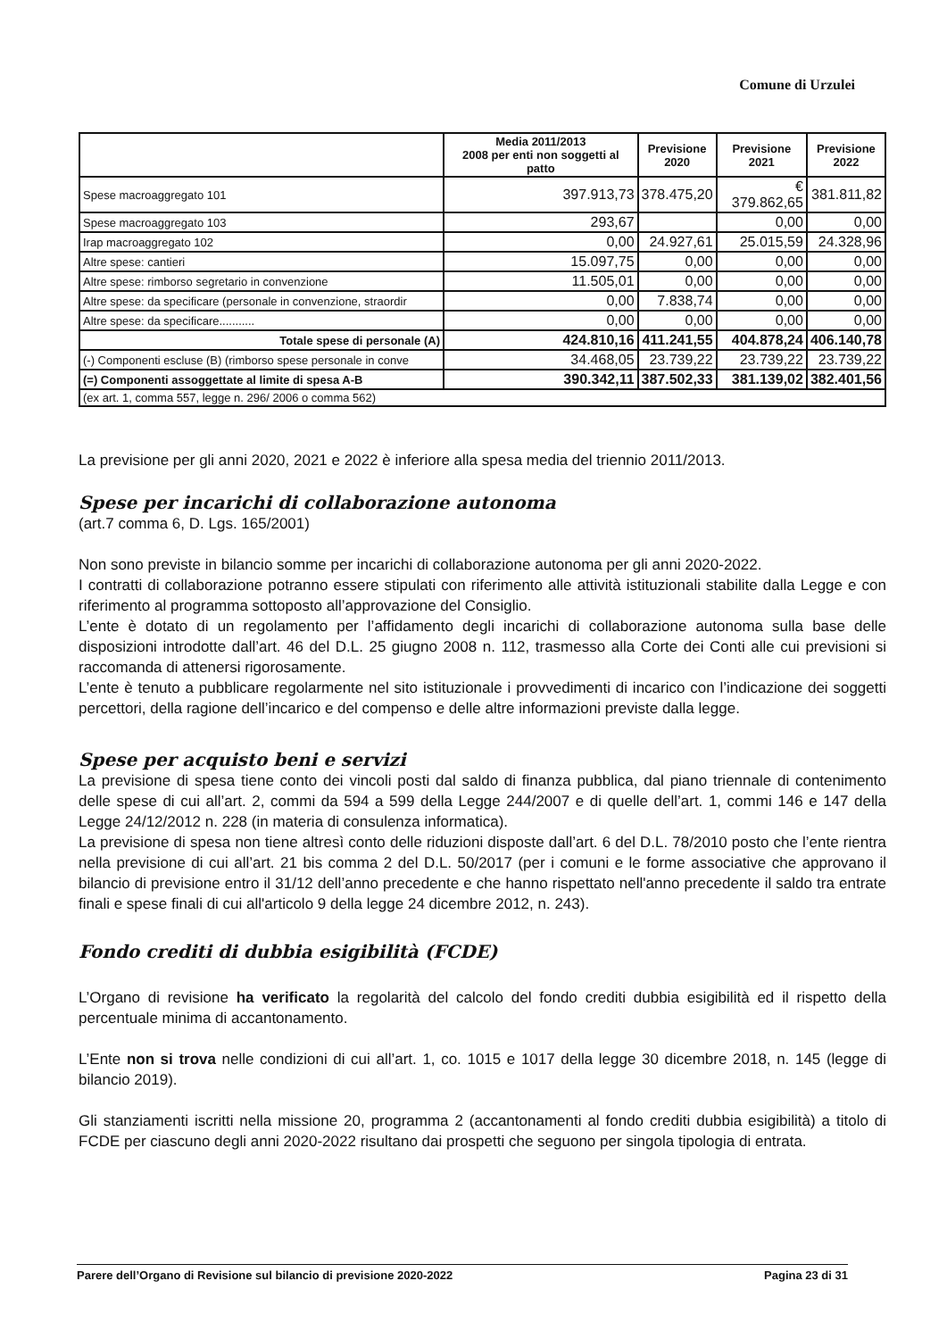Comune di Urzulei
| | Media 2011/2013 2008 per enti non soggetti al patto | Previsione 2020 | Previsione 2021 | Previsione 2022 |
| --- | --- | --- | --- | --- |
| Spese macroaggregato 101 | 397.913,73 | 378.475,20 | € 379.862,65 | 381.811,82 |
| Spese macroaggregato 103 | 293,67 | | 0,00 | 0,00 |
| Irap macroaggregato 102 | 0,00 | 24.927,61 | 25.015,59 | 24.328,96 |
| Altre spese: cantieri | 15.097,75 | 0,00 | 0,00 | 0,00 |
| Altre spese: rimborso segretario in convenzione | 11.505,01 | 0,00 | 0,00 | 0,00 |
| Altre spese: da specificare (personale in convenzione, straordir | 0,00 | 7.838,74 | 0,00 | 0,00 |
| Altre spese: da specificare........... | 0,00 | 0,00 | 0,00 | 0,00 |
| Totale spese di personale (A) | 424.810,16 | 411.241,55 | 404.878,24 | 406.140,78 |
| (-) Componenti escluse (B) (rimborso spese personale in conve | 34.468,05 | 23.739,22 | 23.739,22 | 23.739,22 |
| (=) Componenti assoggettate al limite di spesa A-B | 390.342,11 | 387.502,33 | 381.139,02 | 382.401,56 |
| (ex art. 1, comma 557, legge n. 296/ 2006 o comma 562) | | | | |
La previsione per gli anni 2020, 2021 e 2022 è inferiore alla spesa media del triennio 2011/2013.
Spese per incarichi di collaborazione autonoma
(art.7 comma 6, D. Lgs. 165/2001)
Non sono previste in bilancio somme per incarichi di collaborazione autonoma per gli anni 2020-2022.
I contratti di collaborazione potranno essere stipulati con riferimento alle attività istituzionali stabilite dalla Legge e con riferimento al programma sottoposto all’approvazione del Consiglio.
L’ente è dotato di un regolamento per l’affidamento degli incarichi di collaborazione autonoma sulla base delle disposizioni introdotte dall’art. 46 del D.L. 25 giugno 2008 n. 112, trasmesso alla Corte dei Conti alle cui previsioni si raccomanda di attenersi rigorosamente.
L’ente è tenuto a pubblicare regolarmente nel sito istituzionale i provvedimenti di incarico con l’indicazione dei soggetti percettori, della ragione dell’incarico e del compenso e delle altre informazioni previste dalla legge.
Spese per acquisto beni e servizi
La previsione di spesa tiene conto dei vincoli posti dal saldo di finanza pubblica, dal piano triennale di contenimento delle spese di cui all’art. 2, commi da 594 a 599 della Legge 244/2007 e di quelle dell’art. 1, commi 146 e 147 della Legge 24/12/2012 n. 228 (in materia di consulenza informatica).
La previsione di spesa non tiene altresì conto delle riduzioni disposte dall’art. 6 del D.L. 78/2010 posto che l’ente rientra nella previsione di cui all’art. 21 bis comma 2 del D.L. 50/2017 (per i comuni e le forme associative che approvano il bilancio di previsione entro il 31/12 dell’anno precedente e che hanno rispettato nell'anno precedente il saldo tra entrate finali e spese finali di cui all'articolo 9 della legge 24 dicembre 2012, n. 243).
Fondo crediti di dubbia esigibilità (FCDE)
L’Organo di revisione ha verificato la regolarità del calcolo del fondo crediti dubbia esigibilità ed il rispetto della percentuale minima di accantonamento.
L’Ente non si trova nelle condizioni di cui all’art. 1, co. 1015 e 1017 della legge 30 dicembre 2018, n. 145 (legge di bilancio 2019).
Gli stanziamenti iscritti nella missione 20, programma 2 (accantonamenti al fondo crediti dubbia esigibilità) a titolo di FCDE per ciascuno degli anni 2020-2022 risultano dai prospetti che seguono per singola tipologia di entrata.
Parere dell’Organo di Revisione sul bilancio di previsione 2020-2022 Pagina 23 di 31